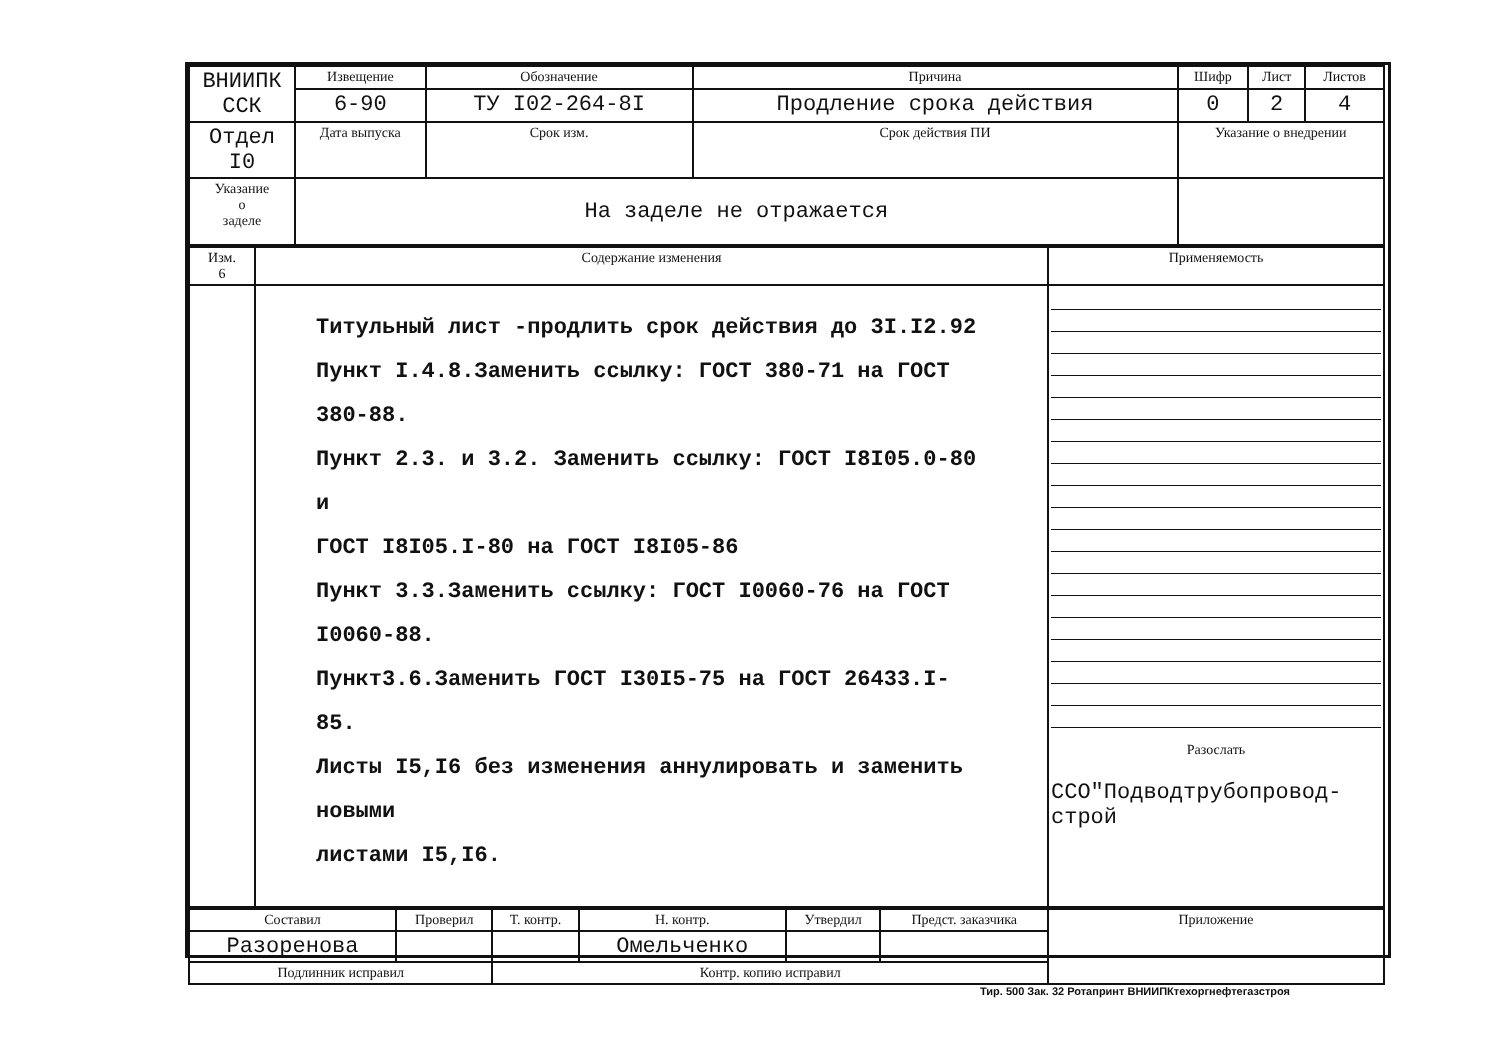| ВНИИПК ССК | Извещение | Обозначение | Причина | | Шифр | Лист | Листов |
| | 6-90 | ТУ I02-264-8I | Продление срока действия | | 0 | 2 | 4 |
| Отдел I0 | Дата выпуска | Срок изм. | Срок действия ПИ | Указание о внедрении | | | |
| Указание о заделе | На заделе не отражается | | | | | | |
| Изм. 6 | Содержание изменения | Применяемость |
| --- | --- | --- |
| | Титульный лист -продлить срок действия до 3I.I2.92 Пункт I.4.8.Заменить ссылку: ГОСТ 380-71 на ГОСТ 380-88. Пункт 2.3. и 3.2. Заменить ссылку: ГОСТ I8I05.0-80 и ГОСТ I8I05.I-80 на ГОСТ I8I05-86 Пункт 3.3.Заменить ссылку: ГОСТ I0060-76 на ГОСТ I0060-88. Пункт3.6.Заменить ГОСТ I30I5-75 на ГОСТ 26433.I-85. Листы I5,I6 без изменения аннулировать и заменить новыми листами I5,I6. | Разослать ССО"Подводтрубопровод-строй |
| Составил | Проверил | Т. контр. | Н. контр. | Утвердил | Предст. заказчика | Приложение |
| --- | --- | --- | --- | --- | --- | --- |
| Разоренова | | | Омельченко | | | |
| Подлинник исправил | | Контр. копию исправил | | | | |
Тир. 500 Зак. 32 Ротапринт ВНИИПКтехоргнефтегазстроя